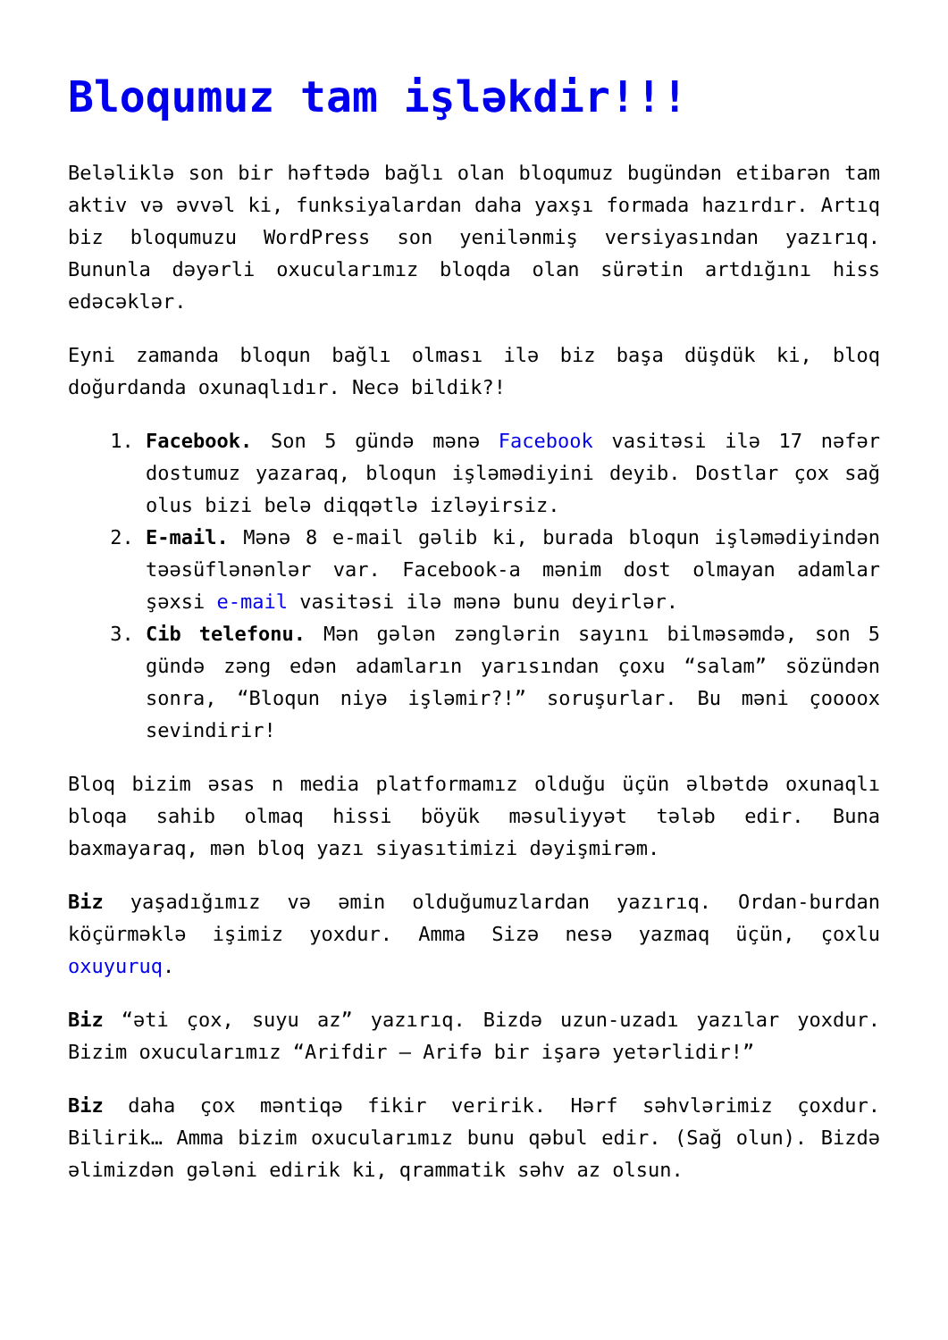Bloqumuz tam işləkdir!!!
Beləliklə son bir həftədə bağlı olan bloqumuz bugündən etibarən tam aktiv və əvvəl ki, funksiyalardan daha yaxşı formada hazırdır. Artıq biz bloqumuzu WordPress son yenilənmiş versiyasından yazırıq. Bununla dəyərli oxucularımız bloqda olan sürətin artdığını hiss edəcəklər.
Eyni zamanda bloqun bağlı olması ilə biz başa düşdük ki, bloq doğurdanda oxunaqlıdır. Necə bildik?!
1. Facebook. Son 5 gündə mənə Facebook vasitəsi ilə 17 nəfər dostumuz yazaraq, bloqun işləmədiyini deyib. Dostlar çox sağ olus bizi belə diqqətlə izləyirsiz.
2. E-mail. Mənə 8 e-mail gəlib ki, burada bloqun işləmədiyindən təəsüflənənlər var. Facebook-a mənim dost olmayan adamlar şəxsi e-mail vasitəsi ilə mənə bunu deyirlər.
3. Cib telefonu. Mən gələn zənglərin sayını bilməsəmdə, son 5 gündə zəng edən adamların yarısından çoxu “salam” sözündən sonra, “Bloqun niyə işləmir?!” soruşurlar. Bu məni çoooox sevindirir!
Bloq bizim əsas n media platformamız olduğu üçün əlbətdə oxunaqlı bloqa sahib olmaq hissi böyük məsuliyyət tələb edir. Buna baxmayaraq, mən bloq yazı siyasıtimizi dəyişmirəm.
Biz yaşadığımız və əmin olduğumuzlardan yazırıq. Ordan-burdan köçürməklə işimiz yoxdur. Amma Sizə nesə yazmaq üçün, çoxlu oxuyuruq.
Biz “əti çox, suyu az” yazırıq. Bizdə uzun-uzadı yazılar yoxdur. Bizim oxucularımız “Arifdir – Arifə bir işarə yetərlidir!”
Biz daha çox məntiqə fikir veririk. Hərf səhvlərimiz çoxdur. Bilirik… Amma bizim oxucularımız bunu qəbul edir. (Sağ olun). Bizdə əlimizdən gələni edirik ki, qrammatik səhv az olsun.